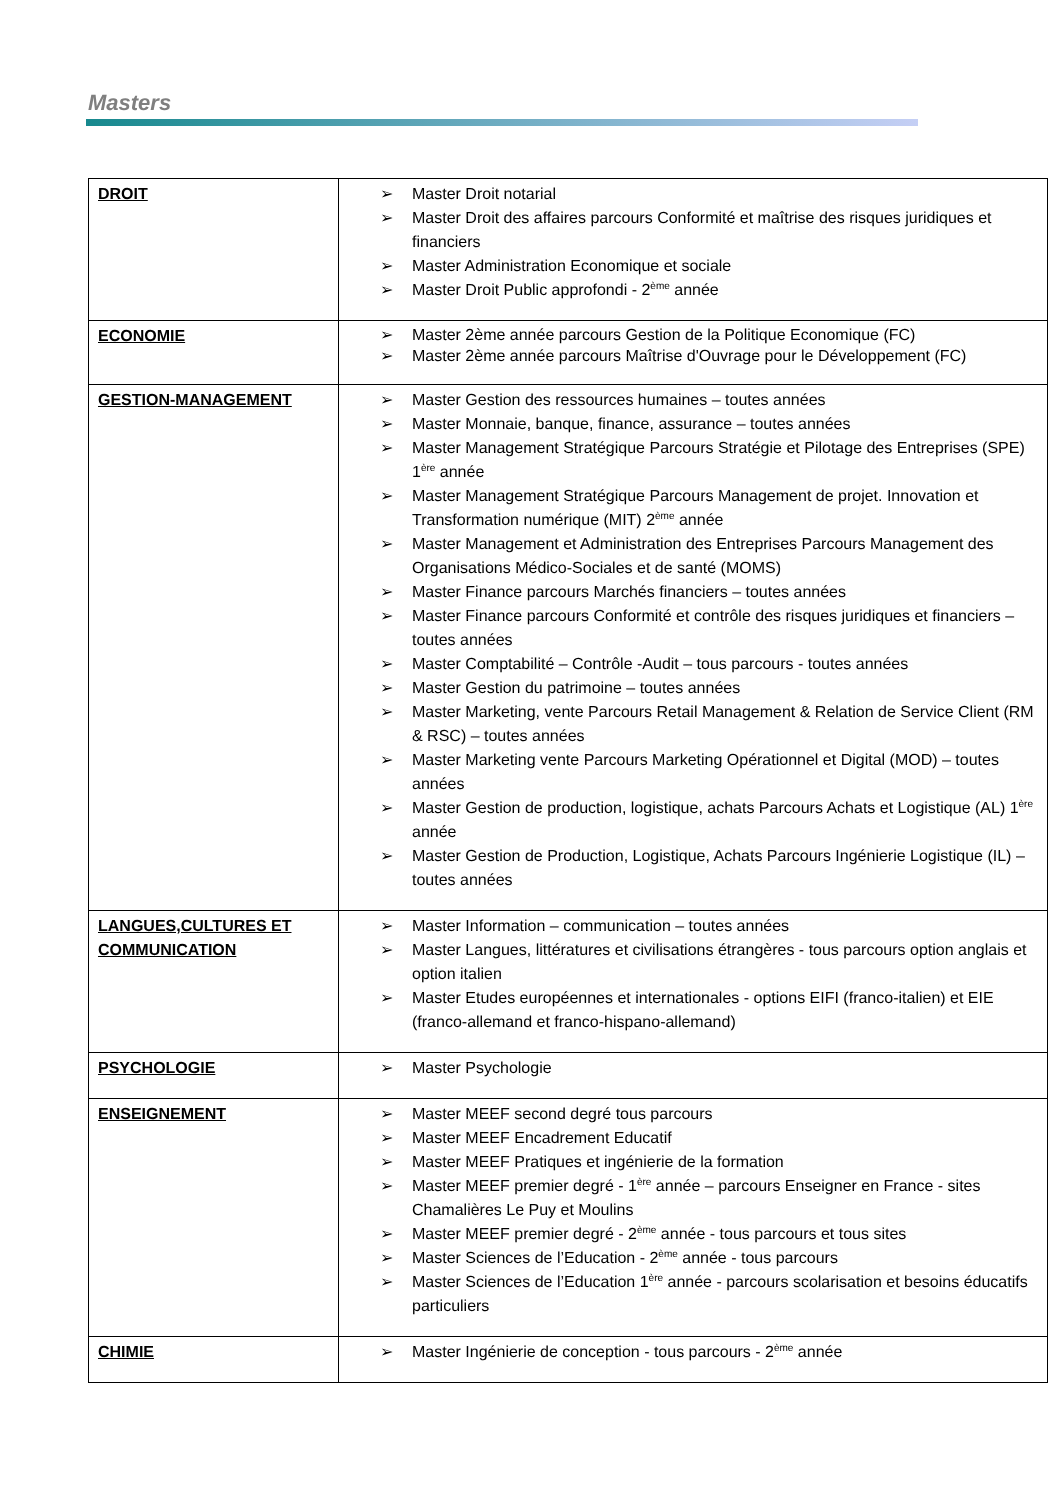Masters
| DROIT | ➢ Master Droit notarial ➢ Master Droit des affaires parcours Conformité et maîtrise des risques juridiques et financiers ➢ Master Administration Economique et sociale ➢ Master Droit Public approfondi - 2<sup>ème</sup> année |
| ECONOMIE | ➢ Master 2ème année parcours Gestion de la Politique Economique (FC) ➢ Master 2ème année parcours Maîtrise d'Ouvrage pour le Développement (FC) |
| GESTION-MANAGEMENT | ➢ Master Gestion des ressources humaines – toutes années ➢ Master Monnaie, banque, finance, assurance – toutes années ➢ Master Management Stratégique Parcours Stratégie et Pilotage des Entreprises (SPE) 1<sup>ère</sup> année ➢ Master Management Stratégique Parcours Management de projet. Innovation et Transformation numérique (MIT) 2<sup>ème</sup> année ➢ Master Management et Administration des Entreprises Parcours Management des Organisations Médico-Sociales et de santé (MOMS) ➢ Master Finance parcours Marchés financiers – toutes années ➢ Master Finance parcours Conformité et contrôle des risques juridiques et financiers – toutes années ➢ Master Comptabilité – Contrôle -Audit – tous parcours - toutes années ➢ Master Gestion du patrimoine – toutes années ➢ Master Marketing, vente Parcours Retail Management & Relation de Service Client (RM & RSC) – toutes années ➢ Master Marketing vente Parcours Marketing Opérationnel et Digital (MOD) – toutes années ➢ Master Gestion de production, logistique, achats Parcours Achats et Logistique (AL) 1<sup>ère</sup> année ➢ Master Gestion de Production, Logistique, Achats Parcours Ingénierie Logistique (IL) – toutes années |
| LANGUES,CULTURES ET COMMUNICATION | ➢ Master Information – communication – toutes années ➢ Master Langues, littératures et civilisations étrangères - tous parcours option anglais et option italien ➢ Master Etudes européennes et internationales - options EIFI (franco-italien) et EIE (franco-allemand et franco-hispano-allemand) |
| PSYCHOLOGIE | ➢ Master Psychologie |
| ENSEIGNEMENT | ➢ Master MEEF second degré tous parcours ➢ Master MEEF Encadrement Educatif ➢ Master MEEF Pratiques et ingénierie de la formation ➢ Master MEEF premier degré - 1<sup>ère</sup> année – parcours Enseigner en France - sites Chamalières Le Puy et Moulins ➢ Master MEEF premier degré - 2<sup>ème</sup> année - tous parcours et tous sites ➢ Master Sciences de l’Education - 2<sup>ème</sup> année - tous parcours ➢ Master Sciences de l’Education 1<sup>ère</sup> année - parcours scolarisation et besoins éducatifs particuliers |
| CHIMIE | ➢ Master Ingénierie de conception - tous parcours - 2<sup>ème</sup> année |